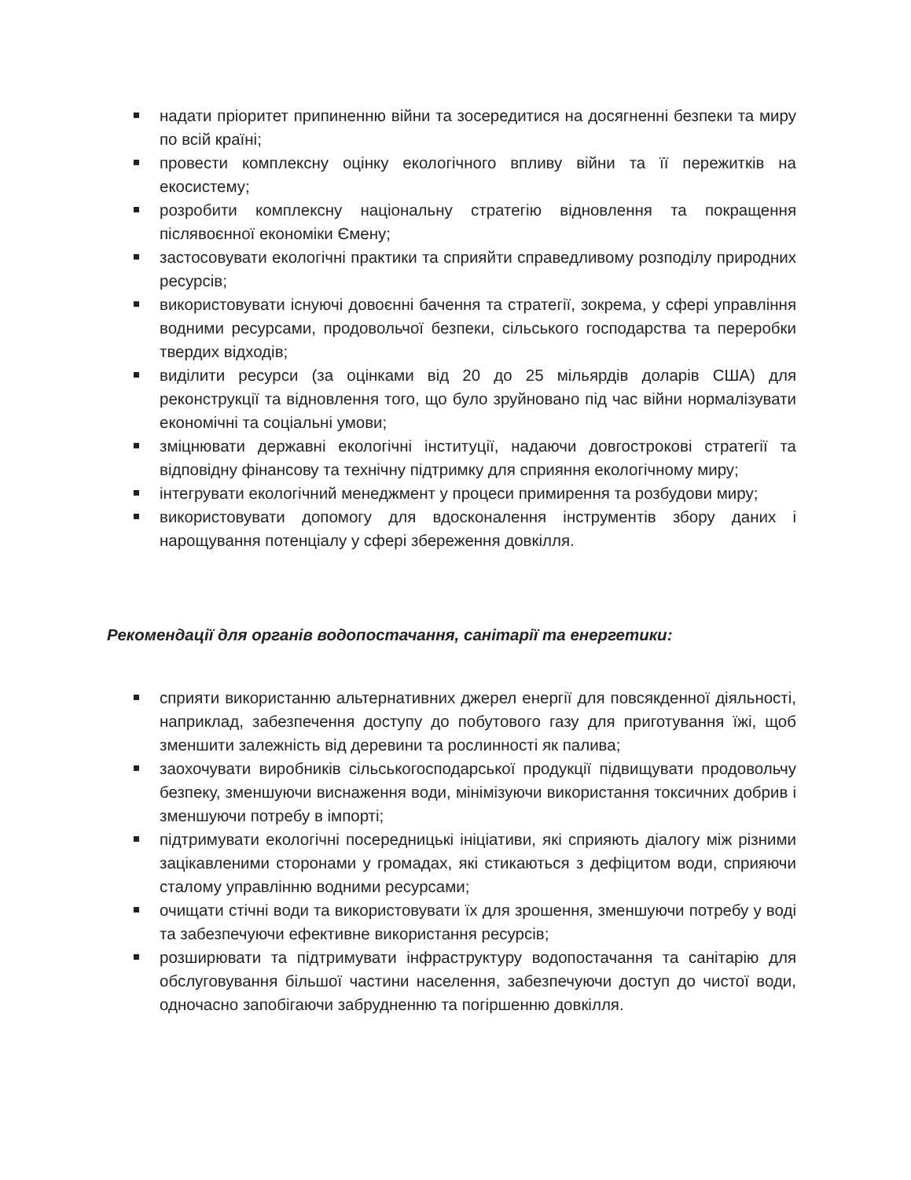надати пріоритет припиненню війни та зосередитися на досягненні безпеки та миру по всій країні;
провести комплексну оцінку екологічного впливу війни та її пережитків на екосистему;
розробити комплексну національну стратегію відновлення та покращення післявоєнної економіки Ємену;
застосовувати екологічні практики та сприяйти справедливому розподілу природних ресурсів;
використовувати існуючі довоєнні бачення та стратегії, зокрема, у сфері управління водними ресурсами, продовольчої безпеки, сільського господарства та переробки твердих відходів;
виділити ресурси (за оцінками від 20 до 25 мільярдів доларів США) для реконструкції та відновлення того, що було зруйновано під час війни нормалізувати економічні та соціальні умови;
зміцнювати державні екологічні інституції, надаючи довгострокові стратегії та відповідну фінансову та технічну підтримку для сприяння екологічному миру;
інтегрувати екологічний менеджмент у процеси примирення та розбудови миру;
використовувати допомогу для вдосконалення інструментів збору даних і нарощування потенціалу у сфері збереження довкілля.
Рекомендації для органів водопостачання, санітарії та енергетики:
сприяти використанню альтернативних джерел енергії для повсякденної діяльності, наприклад, забезпечення доступу до побутового газу для приготування їжі, щоб зменшити залежність від деревини та рослинності як палива;
заохочувати виробників сільськогосподарської продукції підвищувати продовольчу безпеку, зменшуючи виснаження води, мінімізуючи використання токсичних добрив і зменшуючи потребу в імпорті;
підтримувати екологічні посередницькі ініціативи, які сприяють діалогу між різними зацікавленими сторонами у громадах, які стикаються з дефіцитом води, сприяючи сталому управлінню водними ресурсами;
очищати стічні води та використовувати їх для зрошення, зменшуючи потребу у воді та забезпечуючи ефективне використання ресурсів;
розширювати та підтримувати інфраструктуру водопостачання та санітарію для обслуговування більшої частини населення, забезпечуючи доступ до чистої води, одночасно запобігаючи забрудненню та погіршенню довкілля.